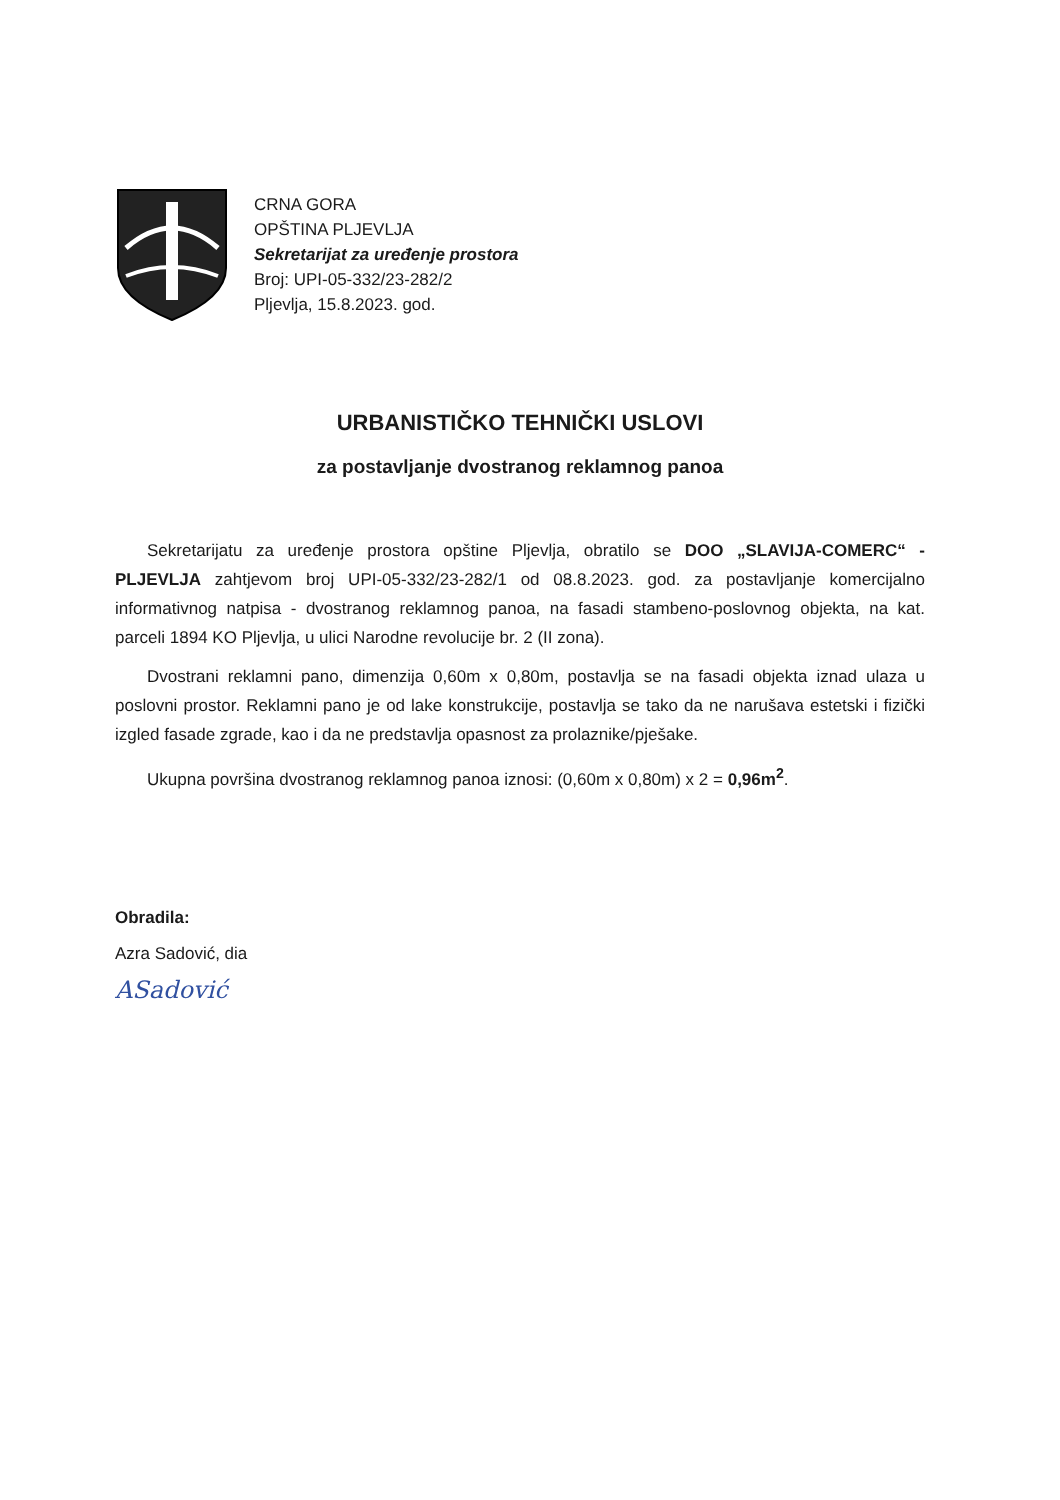CRNA GORA
OPŠTINA PLJEVLJA
Sekretarijat za uređenje prostora
Broj: UPI-05-332/23-282/2
Pljevlja, 15.8.2023. god.
URBANISTIČKO TEHNIČKI USLOVI
za postavljanje dvostranog reklamnog panoa
Sekretarijatu za uređenje prostora opštine Pljevlja, obratilo se DOO „SLAVIJA-COMERC“ - PLJEVLJA zahtjevom broj UPI-05-332/23-282/1 od 08.8.2023. god. za postavljanje komercijalno informativnog natpisa - dvostranog reklamnog panoa, na fasadi stambeno-poslovnog objekta, na kat. parceli 1894 KO Pljevlja, u ulici Narodne revolucije br. 2 (II zona).
Dvostrani reklamni pano, dimenzija 0,60m x 0,80m, postavlja se na fasadi objekta iznad ulaza u poslovni prostor. Reklamni pano je od lake konstrukcije, postavlja se tako da ne narušava estetski i fizički izgled fasade zgrade, kao i da ne predstavlja opasnost za prolaznike/pješake.
Ukupna površina dvostranog reklamnog panoa iznosi: (0,60m x 0,80m) x 2 = 0,96m<sup>2</sup>.
Obradila:
Azra Sadović, dia
ASadović